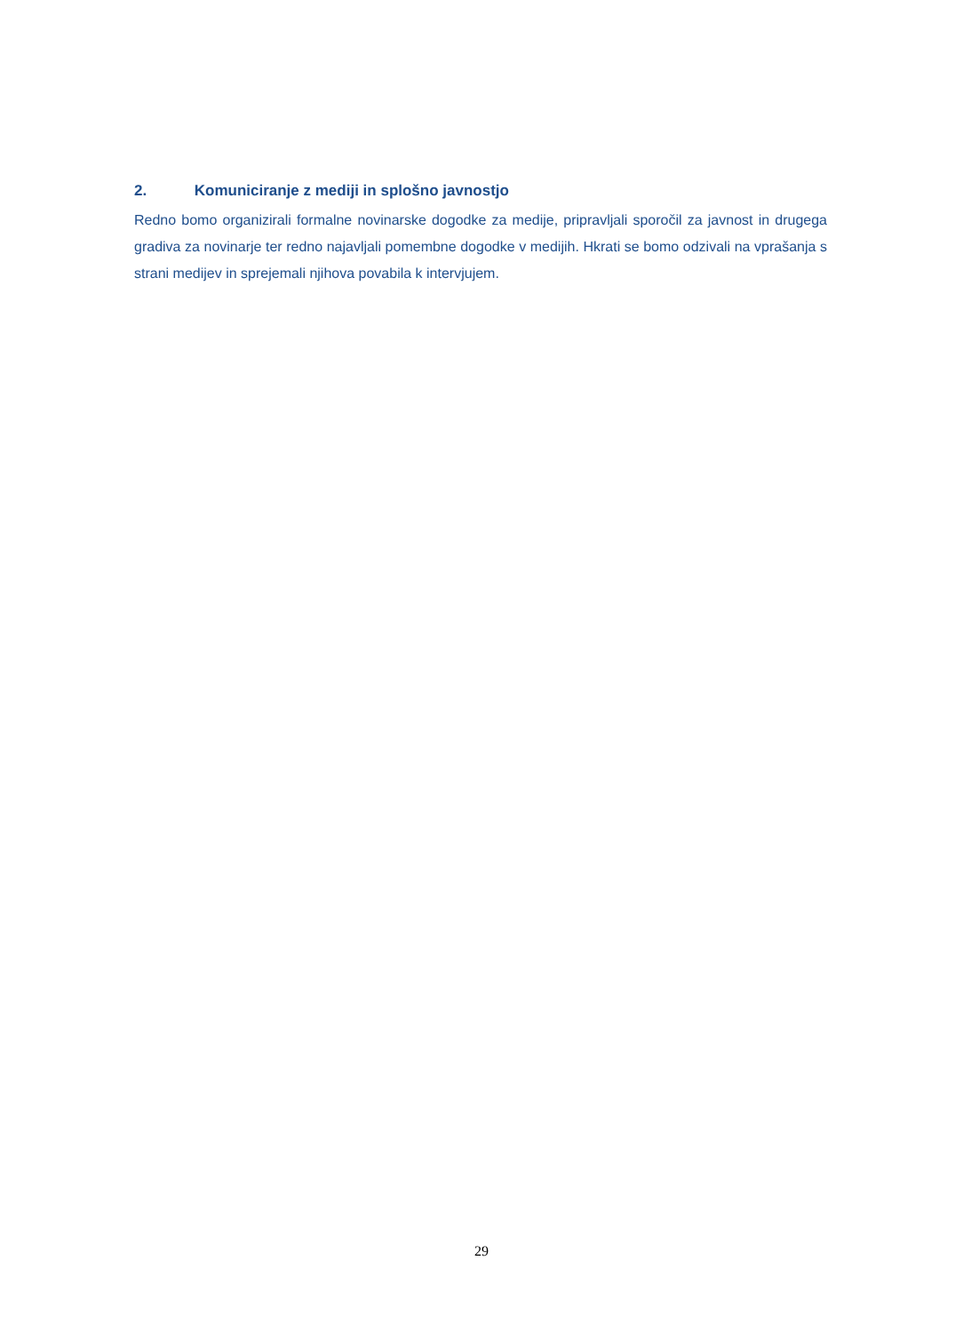2. Komuniciranje z mediji in splošno javnostjo
Redno bomo organizirali formalne novinarske dogodke za medije, pripravljali sporočil za javnost in drugega gradiva za novinarje ter redno najavljali pomembne dogodke v medijih. Hkrati se bomo odzivali na vprašanja s strani medijev in sprejemali njihova povabila k intervjujem.
29